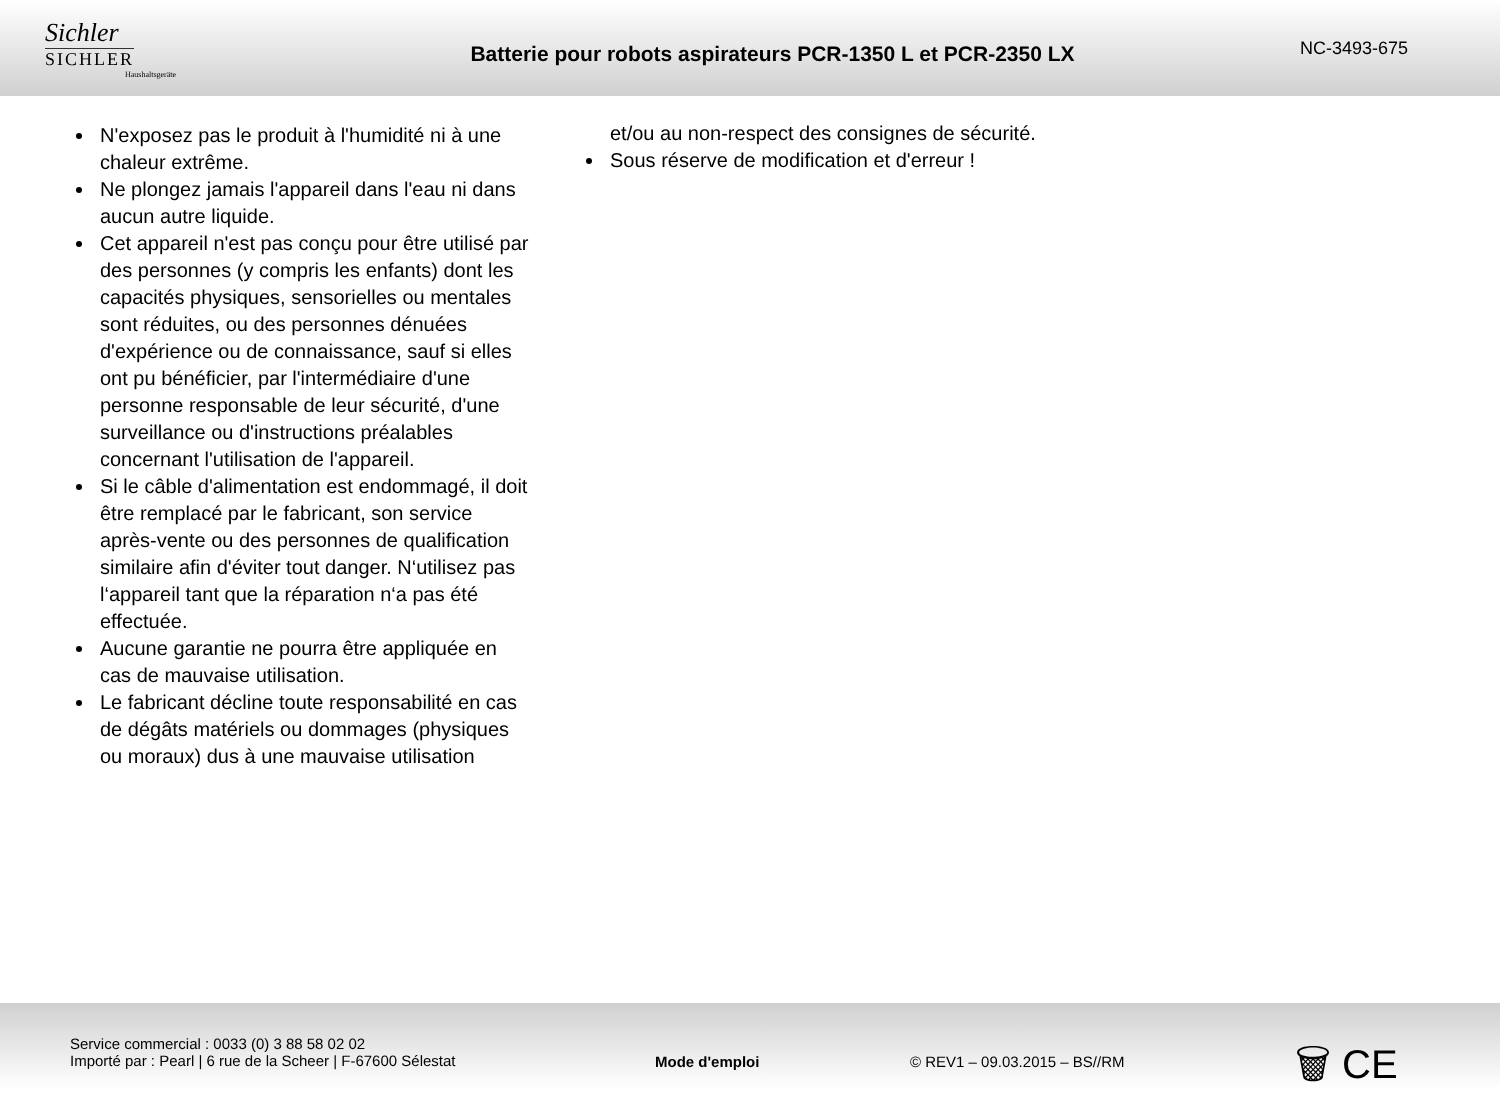Sichler
SICHLER
Haushaltsgeräte
Batterie pour robots aspirateurs PCR-1350 L et PCR-2350 LX
NC-3493-675
N'exposez pas le produit à l'humidité ni à une chaleur extrême.
Ne plongez jamais l'appareil dans l'eau ni dans aucun autre liquide.
Cet appareil n'est pas conçu pour être utilisé par des personnes (y compris les enfants) dont les capacités physiques, sensorielles ou mentales sont réduites, ou des personnes dénuées d'expérience ou de connaissance, sauf si elles ont pu bénéficier, par l'intermédiaire d'une personne responsable de leur sécurité, d'une surveillance ou d'instructions préalables concernant l'utilisation de l'appareil.
Si le câble d'alimentation est endommagé, il doit être remplacé par le fabricant, son service après-vente ou des personnes de qualification similaire afin d'éviter tout danger. N‘utilisez pas l‘appareil tant que la réparation n‘a pas été effectuée.
Aucune garantie ne pourra être appliquée en cas de mauvaise utilisation.
Le fabricant décline toute responsabilité en cas de dégâts matériels ou dommages (physiques ou moraux) dus à une mauvaise utilisation
et/ou au non-respect des consignes de sécurité.
Sous réserve de modification et d'erreur !
Service commercial : 0033 (0) 3 88 58 02 02
Importé par : Pearl | 6 rue de la Scheer | F-67600 Sélestat
Mode d'emploi © REV1 – 09.03.2015 – BS//RM
🗑 CE